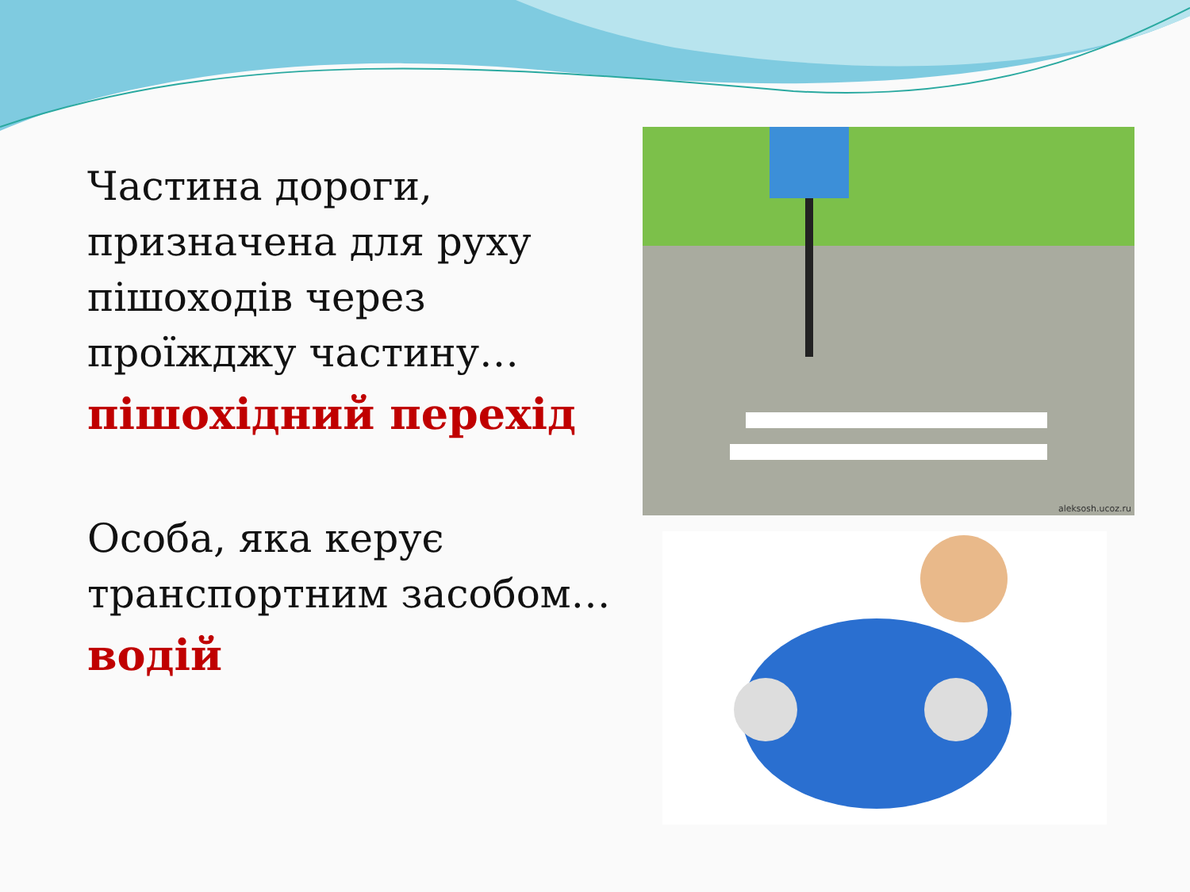Частина дороги, призначена для руху пішоходів через проїжджу частину…
пішохідний перехід
Особа, яка керує транспортним засобом…
водій
aleksosh.ucoz.ru